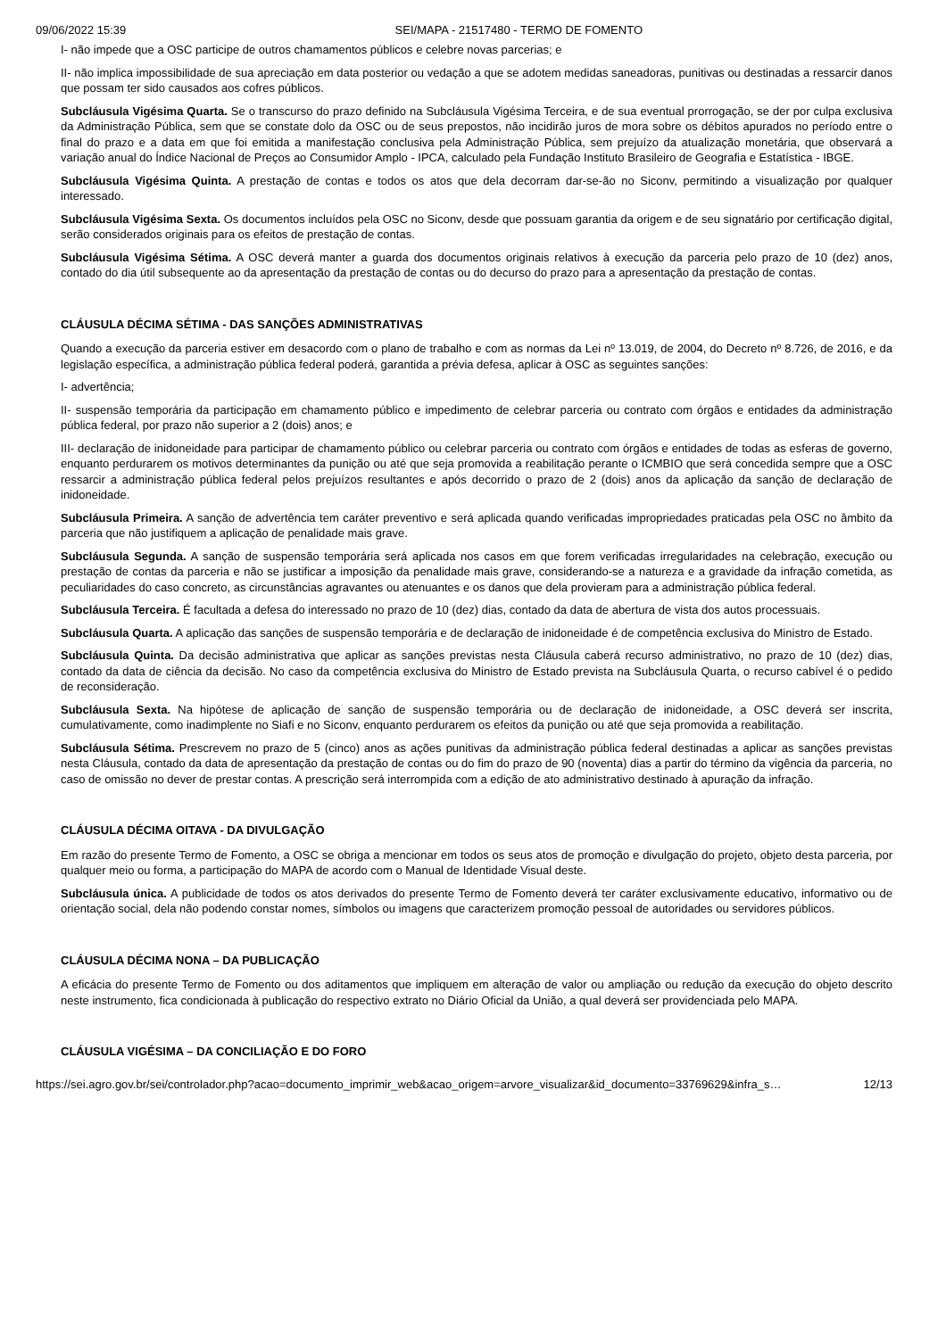09/06/2022 15:39 SEI/MAPA - 21517480 - TERMO DE FOMENTO
I- não impede que a OSC participe de outros chamamentos públicos e celebre novas parcerias; e
II- não implica impossibilidade de sua apreciação em data posterior ou vedação a que se adotem medidas saneadoras, punitivas ou destinadas a ressarcir danos que possam ter sido causados aos cofres públicos.
Subcláusula Vigésima Quarta. Se o transcurso do prazo definido na Subcláusula Vigésima Terceira, e de sua eventual prorrogação, se der por culpa exclusiva da Administração Pública, sem que se constate dolo da OSC ou de seus prepostos, não incidirão juros de mora sobre os débitos apurados no período entre o final do prazo e a data em que foi emitida a manifestação conclusiva pela Administração Pública, sem prejuízo da atualização monetária, que observará a variação anual do Índice Nacional de Preços ao Consumidor Amplo - IPCA, calculado pela Fundação Instituto Brasileiro de Geografia e Estatística - IBGE.
Subcláusula Vigésima Quinta. A prestação de contas e todos os atos que dela decorram dar-se-ão no Siconv, permitindo a visualização por qualquer interessado.
Subcláusula Vigésima Sexta. Os documentos incluídos pela OSC no Siconv, desde que possuam garantia da origem e de seu signatário por certificação digital, serão considerados originais para os efeitos de prestação de contas.
Subcláusula Vigésima Sétima. A OSC deverá manter a guarda dos documentos originais relativos à execução da parceria pelo prazo de 10 (dez) anos, contado do dia útil subsequente ao da apresentação da prestação de contas ou do decurso do prazo para a apresentação da prestação de contas.
CLÁUSULA DÉCIMA SÉTIMA - DAS SANÇÕES ADMINISTRATIVAS
Quando a execução da parceria estiver em desacordo com o plano de trabalho e com as normas da Lei nº 13.019, de 2004, do Decreto nº 8.726, de 2016, e da legislação específica, a administração pública federal poderá, garantida a prévia defesa, aplicar à OSC as seguintes sanções:
I- advertência;
II- suspensão temporária da participação em chamamento público e impedimento de celebrar parceria ou contrato com órgãos e entidades da administração pública federal, por prazo não superior a 2 (dois) anos; e
III- declaração de inidoneidade para participar de chamamento público ou celebrar parceria ou contrato com órgãos e entidades de todas as esferas de governo, enquanto perdurarem os motivos determinantes da punição ou até que seja promovida a reabilitação perante o ICMBIO que será concedida sempre que a OSC ressarcir a administração pública federal pelos prejuízos resultantes e após decorrido o prazo de 2 (dois) anos da aplicação da sanção de declaração de inidoneidade.
Subcláusula Primeira. A sanção de advertência tem caráter preventivo e será aplicada quando verificadas impropriedades praticadas pela OSC no âmbito da parceria que não justifiquem a aplicação de penalidade mais grave.
Subcláusula Segunda. A sanção de suspensão temporária será aplicada nos casos em que forem verificadas irregularidades na celebração, execução ou prestação de contas da parceria e não se justificar a imposição da penalidade mais grave, considerando-se a natureza e a gravidade da infração cometida, as peculiaridades do caso concreto, as circunstâncias agravantes ou atenuantes e os danos que dela provieram para a administração pública federal.
Subcláusula Terceira. É facultada a defesa do interessado no prazo de 10 (dez) dias, contado da data de abertura de vista dos autos processuais.
Subcláusula Quarta. A aplicação das sanções de suspensão temporária e de declaração de inidoneidade é de competência exclusiva do Ministro de Estado.
Subcláusula Quinta. Da decisão administrativa que aplicar as sanções previstas nesta Cláusula caberá recurso administrativo, no prazo de 10 (dez) dias, contado da data de ciência da decisão. No caso da competência exclusiva do Ministro de Estado prevista na Subcláusula Quarta, o recurso cabível é o pedido de reconsideração.
Subcláusula Sexta. Na hipótese de aplicação de sanção de suspensão temporária ou de declaração de inidoneidade, a OSC deverá ser inscrita, cumulativamente, como inadimplente no Siafi e no Siconv, enquanto perdurarem os efeitos da punição ou até que seja promovida a reabilitação.
Subcláusula Sétima. Prescrevem no prazo de 5 (cinco) anos as ações punitivas da administração pública federal destinadas a aplicar as sanções previstas nesta Cláusula, contado da data de apresentação da prestação de contas ou do fim do prazo de 90 (noventa) dias a partir do término da vigência da parceria, no caso de omissão no dever de prestar contas. A prescrição será interrompida com a edição de ato administrativo destinado à apuração da infração.
CLÁUSULA DÉCIMA OITAVA - DA DIVULGAÇÃO
Em razão do presente Termo de Fomento, a OSC se obriga a mencionar em todos os seus atos de promoção e divulgação do projeto, objeto desta parceria, por qualquer meio ou forma, a participação do MAPA de acordo com o Manual de Identidade Visual deste.
Subcláusula única. A publicidade de todos os atos derivados do presente Termo de Fomento deverá ter caráter exclusivamente educativo, informativo ou de orientação social, dela não podendo constar nomes, símbolos ou imagens que caracterizem promoção pessoal de autoridades ou servidores públicos.
CLÁUSULA DÉCIMA NONA – DA PUBLICAÇÃO
A eficácia do presente Termo de Fomento ou dos aditamentos que impliquem em alteração de valor ou ampliação ou redução da execução do objeto descrito neste instrumento, fica condicionada à publicação do respectivo extrato no Diário Oficial da União, a qual deverá ser providenciada pelo MAPA.
CLÁUSULA VIGÉSIMA – DA CONCILIAÇÃO E DO FORO
https://sei.agro.gov.br/sei/controlador.php?acao=documento_imprimir_web&acao_origem=arvore_visualizar&id_documento=33769629&infra_s… 12/13